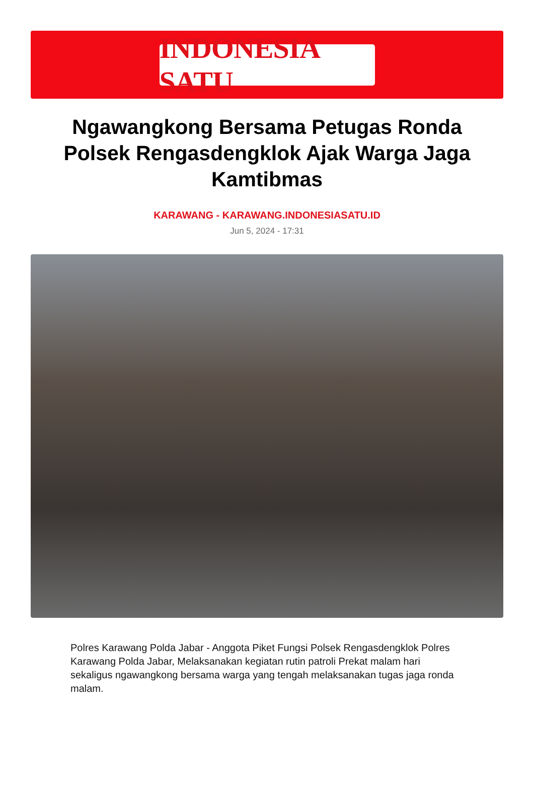INDONESIA SATU
Ngawangkong Bersama Petugas Ronda Polsek Rengasdengklok Ajak Warga Jaga Kamtibmas
KARAWANG - KARAWANG.INDONESIASATU.ID
Jun 5, 2024 - 17:31
Polres Karawang Polda Jabar - Anggota Piket Fungsi Polsek Rengasdengklok Polres Karawang Polda Jabar, Melaksanakan kegiatan rutin patroli Prekat malam hari sekaligus ngawangkong bersama warga yang tengah melaksanakan tugas jaga ronda malam.